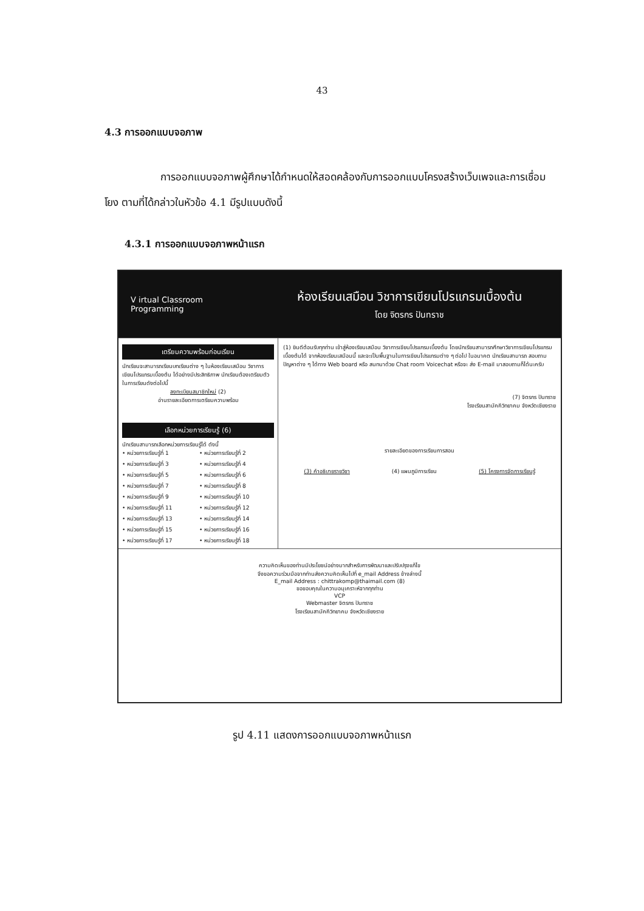43
4.3 การออกแบบจอภาพ
การออกแบบจอภาพผู้ศึกษาได้กำหนดให้สอดคล้องกับการออกแบบโครงสร้างเว็บเพจและการเชื่อมโยง ตามที่ได้กล่าวในหัวข้อ 4.1 มีรูปแบบดังนี้
4.3.1 การออกแบบจอภาพหน้าแรก
V irtual Classroom Programming
ห้องเรียนเสมือน วิชาการเขียนโปรแกรมเบื้องต้น
โดย จิตรกร ปันทราช
เตรียมความพร้อมก่อนเรียน
นักเรียนจะสามารถเรียนบทเรียนต่าง ๆ ในห้องเรียนเสมือน วิชาการเขียนโปรแกรมเบื้องต้น ได้อย่างมีประสิทธิภาพ นักเรียนต้องเตรียมตัวในการเรียนดังต่อไปนี้
ลงทะเบียนสมาชิกใหม่ (2)
อ่านรายละเอียดการเตรียมความพร้อม
เลือกหน่วยการเรียนรู้ (6)
นักเรียนสามารถเลือกหน่วยการเรียนรู้ได้ ดังนี้
• หน่วยการเรียนรู้ที่ 1 • หน่วยการเรียนรู้ที่ 2 • หน่วยการเรียนรู้ที่ 3 • หน่วยการเรียนรู้ที่ 4 • หน่วยการเรียนรู้ที่ 5 • หน่วยการเรียนรู้ที่ 6 • หน่วยการเรียนรู้ที่ 7 • หน่วยการเรียนรู้ที่ 8 • หน่วยการเรียนรู้ที่ 9 • หน่วยการเรียนรู้ที่ 10 • หน่วยการเรียนรู้ที่ 11 • หน่วยการเรียนรู้ที่ 12 • หน่วยการเรียนรู้ที่ 13 • หน่วยการเรียนรู้ที่ 14 • หน่วยการเรียนรู้ที่ 15 • หน่วยการเรียนรู้ที่ 16 • หน่วยการเรียนรู้ที่ 17 • หน่วยการเรียนรู้ที่ 18
(1) ยินดีต้อนรับทุกท่าน เข้าสู่ห้องเรียนเสมือน วิชาการเขียนโปรแกรมเบื้องต้น โดยนักเรียนสามารถศึกษาวิชาการเขียนโปรแกรมเบื้องต้นได้ จากห้องเรียนเสมือนนี้ และจะเป็นพื้นฐานในการเขียนโปรแกรมต่าง ๆ ต่อไป ในอนาคต นักเรียนสามารถ สอบถามปัญหาต่าง ๆ ได้ทาง Web board หรือ สนทนาด้วย Chat room Voicechat หรือจะ ส่ง E-mail มาสอบถามก็ได้นะครับ
(7) จิตรกร ปันทราช
โรงเรียนสามัคคีวิทยาคม จังหวัดเชียงราย
รายละเอียดของการเรียนการสอน
(3) คำอธิบายรายวิชา (4) แผนภูมิการเรียน (5) โครงการจัดการเรียนรู้
ความคิดเห็นของท่านมีประโยชน์อย่างมากสำหรับการพัฒนาและปรับปรุงแก้ไข
จึงขอความร่วมมือจากท่านส่งความคิดเห็นไปที่ e_mail Address ข้างล่างนี้
E_mail Address : chittrakomp@thaimail.com (8)
ขอขอบคุณในความอนุเคราะห์จากทุกท่าน
VCP
Webmaster จิตรกร ปันทราช
โรงเรียนสามัคคีวิทยาคม จังหวัดเชียงราย
รูป 4.11 แสดงการออกแบบจอภาพหน้าแรก